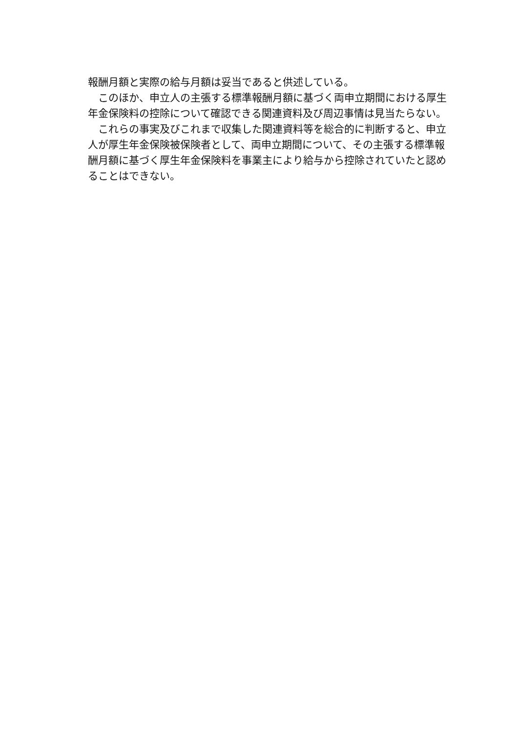報酬月額と実際の給与月額は妥当であると供述している。
このほか、申立人の主張する標準報酬月額に基づく両申立期間における厚生年金保険料の控除について確認できる関連資料及び周辺事情は見当たらない。
これらの事実及びこれまで収集した関連資料等を総合的に判断すると、申立人が厚生年金保険被保険者として、両申立期間について、その主張する標準報酬月額に基づく厚生年金保険料を事業主により給与から控除されていたと認めることはできない。